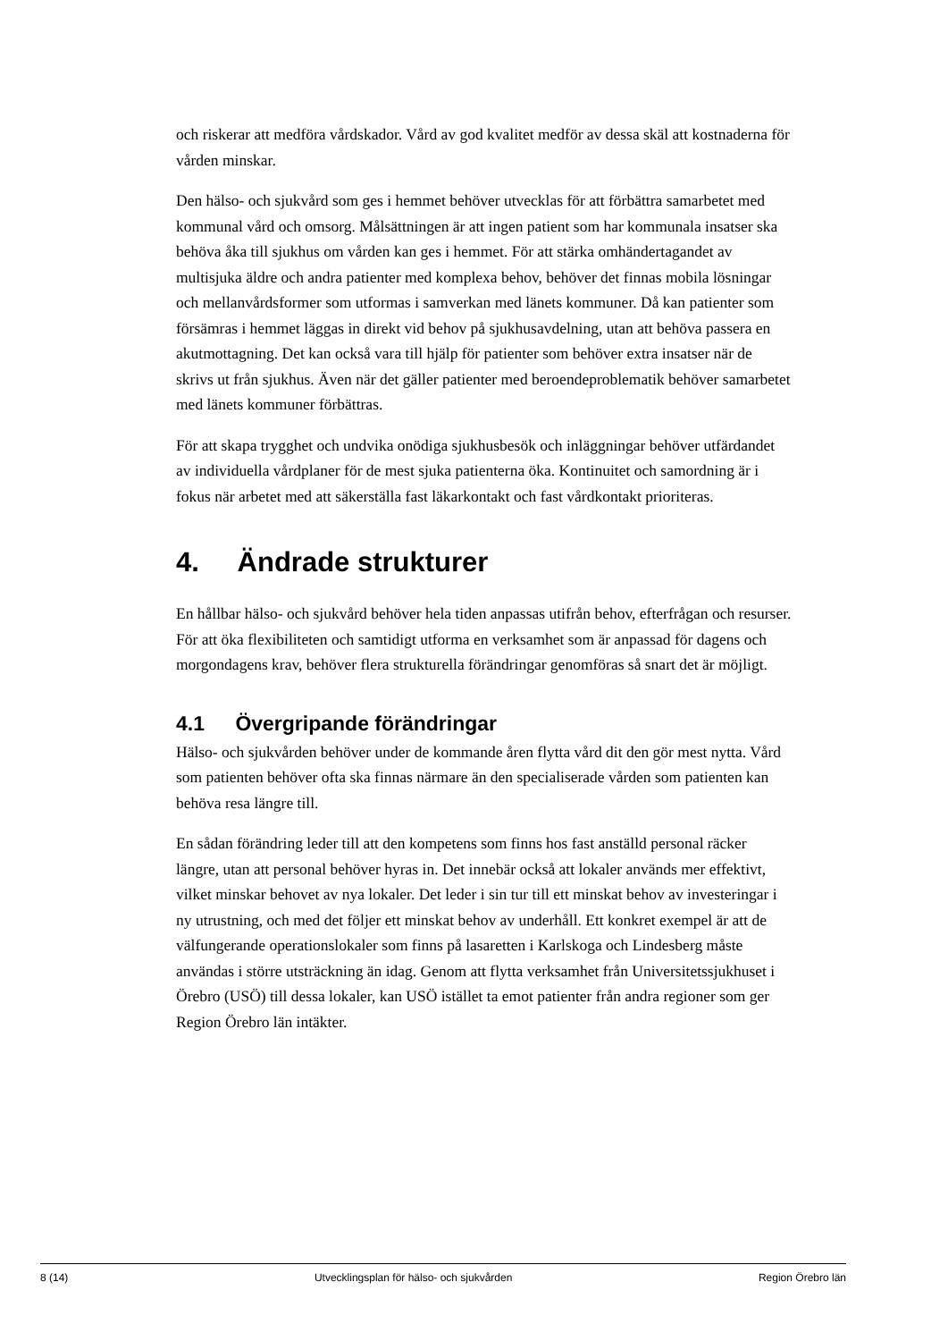och riskerar att medföra vårdskador. Vård av god kvalitet medför av dessa skäl att kostnaderna för vården minskar.
Den hälso- och sjukvård som ges i hemmet behöver utvecklas för att förbättra samarbetet med kommunal vård och omsorg. Målsättningen är att ingen patient som har kommunala insatser ska behöva åka till sjukhus om vården kan ges i hemmet. För att stärka omhändertagandet av multisjuka äldre och andra patienter med komplexa behov, behöver det finnas mobila lösningar och mellanvårdsformer som utformas i samverkan med länets kommuner. Då kan patienter som försämras i hemmet läggas in direkt vid behov på sjukhusavdelning, utan att behöva passera en akutmottagning. Det kan också vara till hjälp för patienter som behöver extra insatser när de skrivs ut från sjukhus. Även när det gäller patienter med beroendeproblematik behöver samarbetet med länets kommuner förbättras.
För att skapa trygghet och undvika onödiga sjukhusbesök och inläggningar behöver utfärdandet av individuella vårdplaner för de mest sjuka patienterna öka. Kontinuitet och samordning är i fokus när arbetet med att säkerställa fast läkarkontakt och fast vårdkontakt prioriteras.
4. Ändrade strukturer
En hållbar hälso- och sjukvård behöver hela tiden anpassas utifrån behov, efterfrågan och resurser. För att öka flexibiliteten och samtidigt utforma en verksamhet som är anpassad för dagens och morgondagens krav, behöver flera strukturella förändringar genomföras så snart det är möjligt.
4.1 Övergripande förändringar
Hälso- och sjukvården behöver under de kommande åren flytta vård dit den gör mest nytta. Vård som patienten behöver ofta ska finnas närmare än den specialiserade vården som patienten kan behöva resa längre till.
En sådan förändring leder till att den kompetens som finns hos fast anställd personal räcker längre, utan att personal behöver hyras in. Det innebär också att lokaler används mer effektivt, vilket minskar behovet av nya lokaler. Det leder i sin tur till ett minskat behov av investeringar i ny utrustning, och med det följer ett minskat behov av underhåll. Ett konkret exempel är att de välfungerande operationslokaler som finns på lasaretten i Karlskoga och Lindesberg måste användas i större utsträckning än idag. Genom att flytta verksamhet från Universitetssjukhuset i Örebro (USÖ) till dessa lokaler, kan USÖ istället ta emot patienter från andra regioner som ger Region Örebro län intäkter.
8 (14) Utvecklingsplan för hälso- och sjukvården Region Örebro län